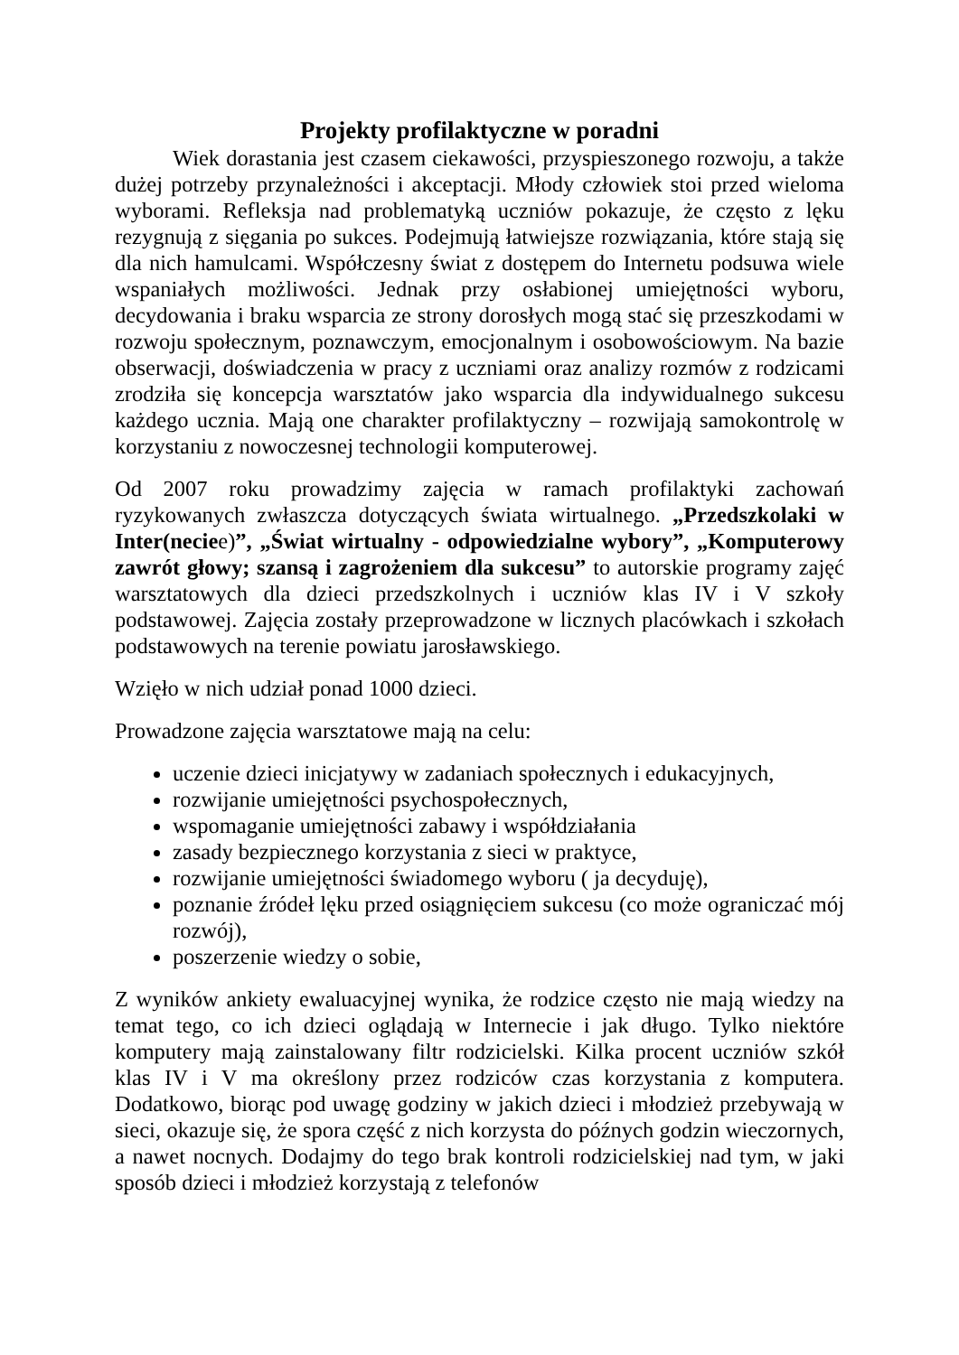Projekty profilaktyczne w poradni
Wiek dorastania jest czasem ciekawości, przyspieszonego rozwoju, a także dużej potrzeby przynależności i akceptacji. Młody człowiek stoi przed wieloma wyborami. Refleksja nad problematyką uczniów pokazuje, że często z lęku rezygnują z sięgania po sukces. Podejmują łatwiejsze rozwiązania, które stają się dla nich hamulcami. Współczesny świat z dostępem do Internetu podsuwa wiele wspaniałych możliwości. Jednak przy osłabionej umiejętności wyboru, decydowania i braku wsparcia ze strony dorosłych mogą stać się przeszkodami w rozwoju społecznym, poznawczym, emocjonalnym i osobowościowym. Na bazie obserwacji, doświadczenia w pracy z uczniami oraz analizy rozmów z rodzicami zrodziła się koncepcja warsztatów jako wsparcia dla indywidualnego sukcesu każdego ucznia. Mają one charakter profilaktyczny – rozwijają samokontrolę w korzystaniu z nowoczesnej technologii komputerowej.
Od 2007 roku prowadzimy zajęcia w ramach profilaktyki zachowań ryzykowanych zwłaszcza dotyczących świata wirtualnego. „Przedszkolaki w Inter(neciee)”, „Świat wirtualny - odpowiedzialne wybory”, „Komputerowy zawrót głowy; szansą i zagrożeniem dla sukcesu” to autorskie programy zajęć warsztatowych dla dzieci przedszkolnych i uczniów klas IV i V szkoły podstawowej. Zajęcia zostały przeprowadzone w licznych placówkach i szkołach podstawowych na terenie powiatu jarosławskiego.
Wzięło w nich udział ponad 1000 dzieci.
Prowadzone zajęcia warsztatowe mają na celu:
uczenie dzieci inicjatywy w zadaniach społecznych i edukacyjnych,
rozwijanie umiejętności psychospołecznych,
wspomaganie umiejętności zabawy i współdziałania
zasady bezpiecznego korzystania z sieci w praktyce,
rozwijanie umiejętności świadomego wyboru ( ja decyduję),
poznanie źródeł lęku przed osiągnięciem sukcesu (co może ograniczać mój rozwój),
poszerzenie wiedzy o sobie,
Z wyników ankiety ewaluacyjnej wynika, że rodzice często nie mają wiedzy na temat tego, co ich dzieci oglądają w Internecie i jak długo. Tylko niektóre komputery mają zainstalowany filtr rodzicielski. Kilka procent uczniów szkół klas IV i V ma określony przez rodziców czas korzystania z komputera. Dodatkowo, biorąc pod uwagę godziny w jakich dzieci i młodzież przebywają w sieci, okazuje się, że spora część z nich korzysta do późnych godzin wieczornych, a nawet nocnych. Dodajmy do tego brak kontroli rodzicielskiej nad tym, w jaki sposób dzieci i młodzież korzystają z telefonów